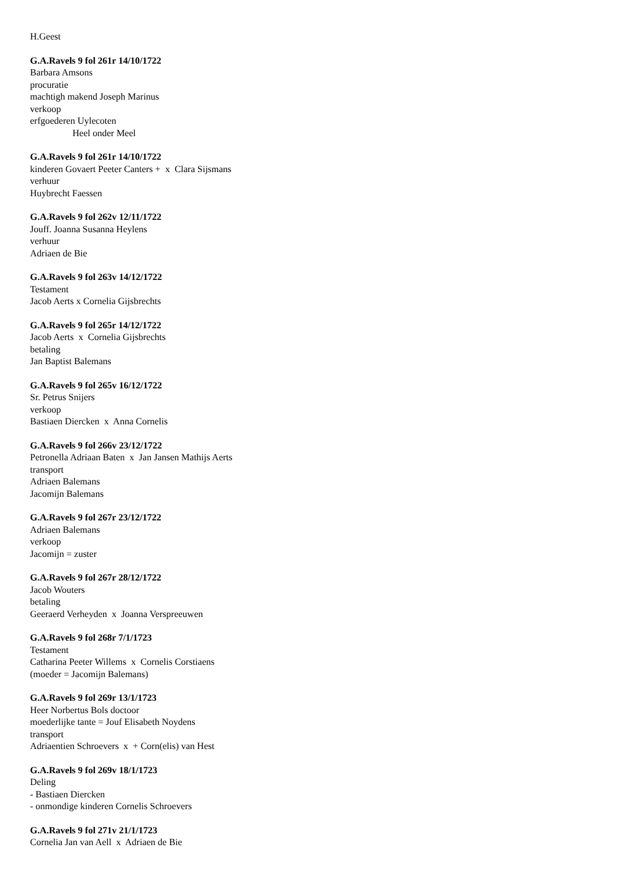H.Geest
G.A.Ravels 9 fol 261r 14/10/1722
Barbara Amsons
procuratie
machtigh makend Joseph Marinus
verkoop
erfgoederen Uylecoten
Heel onder Meel
G.A.Ravels 9 fol 261r 14/10/1722
kinderen Govaert Peeter Canters + x Clara Sijsmans
verhuur
Huybrecht Faessen
G.A.Ravels 9 fol 262v 12/11/1722
Jouff. Joanna Susanna Heylens
verhuur
Adriaen de Bie
G.A.Ravels 9 fol 263v 14/12/1722
Testament
Jacob Aerts x Cornelia Gijsbrechts
G.A.Ravels 9 fol 265r 14/12/1722
Jacob Aerts x Cornelia Gijsbrechts
betaling
Jan Baptist Balemans
G.A.Ravels 9 fol 265v 16/12/1722
Sr. Petrus Snijers
verkoop
Bastiaen Diercken x Anna Cornelis
G.A.Ravels 9 fol 266v 23/12/1722
Petronella Adriaan Baten x Jan Jansen Mathijs Aerts
transport
Adriaen Balemans
Jacomijn Balemans
G.A.Ravels 9 fol 267r 23/12/1722
Adriaen Balemans
verkoop
Jacomijn = zuster
G.A.Ravels 9 fol 267r 28/12/1722
Jacob Wouters
betaling
Geeraerd Verheyden x Joanna Verspreeuwen
G.A.Ravels 9 fol 268r 7/1/1723
Testament
Catharina Peeter Willems x Cornelis Corstiaens
(moeder = Jacomijn Balemans)
G.A.Ravels 9 fol 269r 13/1/1723
Heer Norbertus Bols doctoor
moederlijke tante = Jouf Elisabeth Noydens
transport
Adriaentien Schroevers x + Corn(elis) van Hest
G.A.Ravels 9 fol 269v 18/1/1723
Deling
- Bastiaen Diercken
- onmondige kinderen Cornelis Schroevers
G.A.Ravels 9 fol 271v 21/1/1723
Cornelia Jan van Aell x Adriaen de Bie